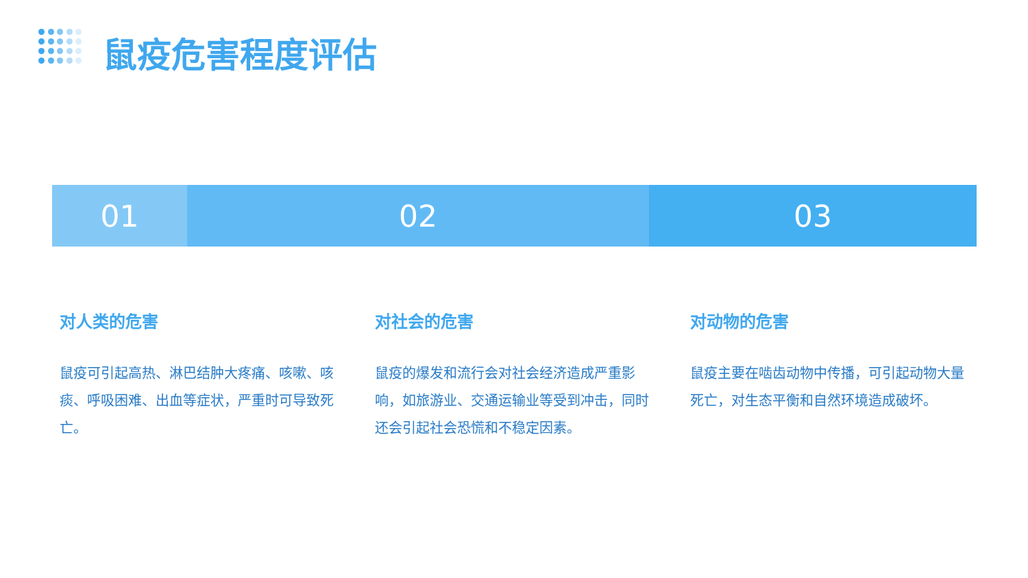鼠疫危害程度评估
01 02 03
对人类的危害
鼠疫可引起高热、淋巴结肿大疼痛、咳嗽、咳痰、呼吸困难、出血等症状，严重时可导致死亡。
对社会的危害
鼠疫的爆发和流行会对社会经济造成严重影响，如旅游业、交通运输业等受到冲击，同时还会引起社会恐慌和不稳定因素。
对动物的危害
鼠疫主要在啮齿动物中传播，可引起动物大量死亡，对生态平衡和自然环境造成破坏。